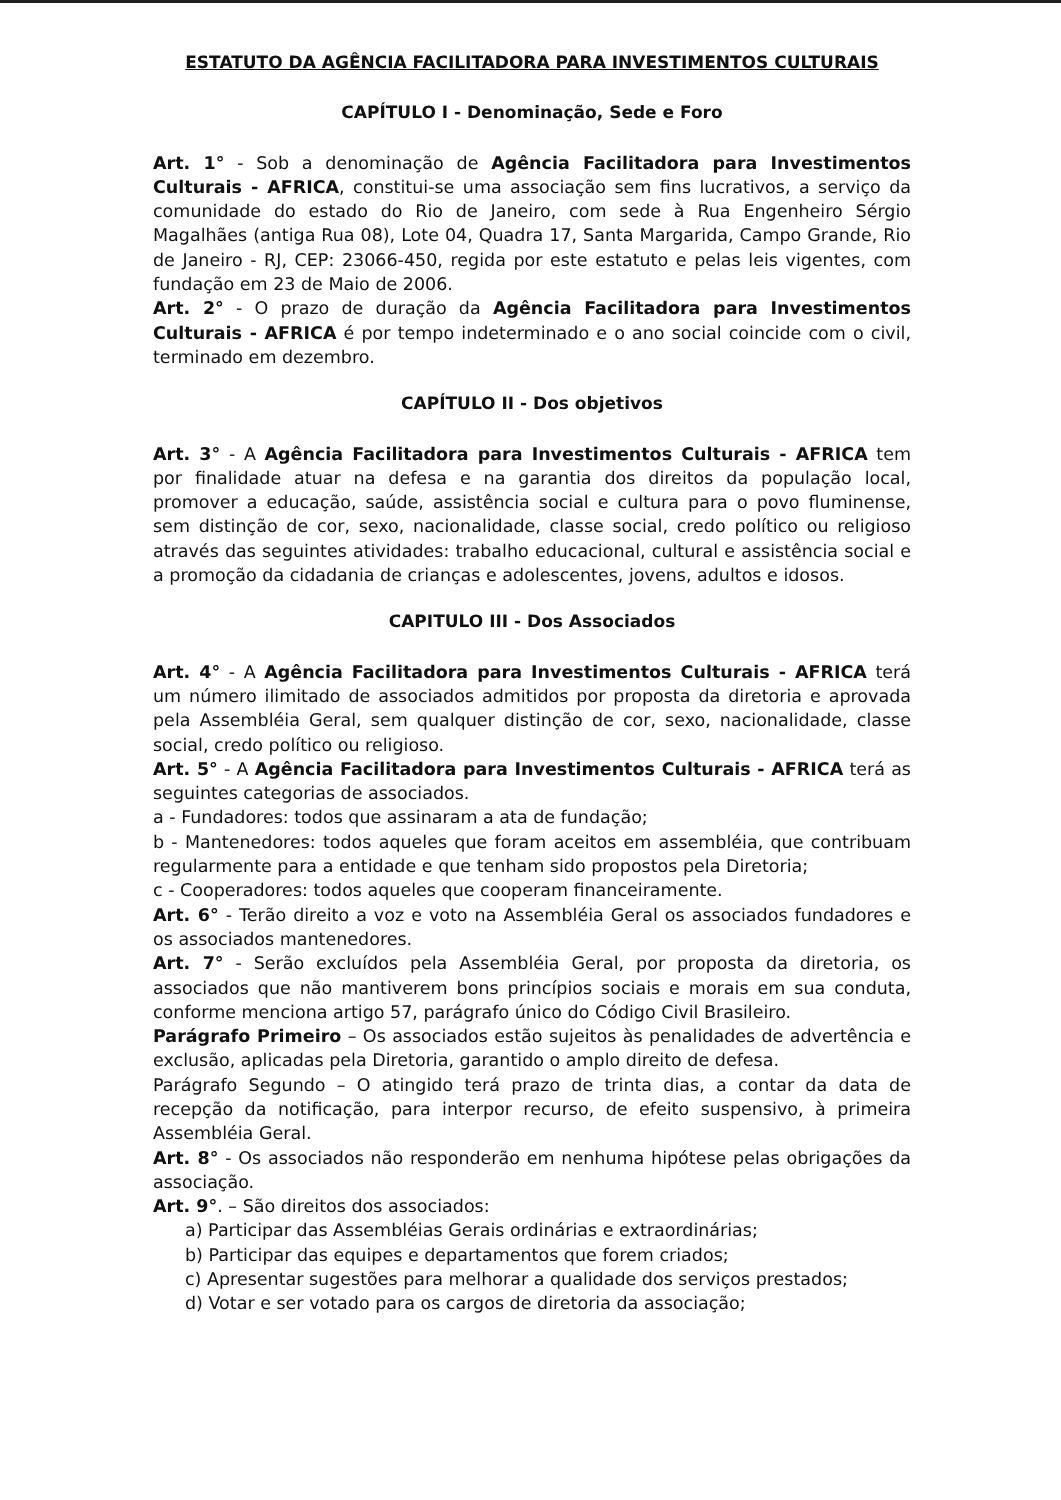ESTATUTO DA AGÊNCIA FACILITADORA PARA INVESTIMENTOS CULTURAIS
CAPÍTULO I - Denominação, Sede e Foro
Art. 1° - Sob a denominação de Agência Facilitadora para Investimentos Culturais - AFRICA, constitui-se uma associação sem fins lucrativos, a serviço da comunidade do estado do Rio de Janeiro, com sede à Rua Engenheiro Sérgio Magalhães (antiga Rua 08), Lote 04, Quadra 17, Santa Margarida, Campo Grande, Rio de Janeiro - RJ, CEP: 23066-450, regida por este estatuto e pelas leis vigentes, com fundação em 23 de Maio de 2006.
Art. 2° - O prazo de duração da Agência Facilitadora para Investimentos Culturais - AFRICA é por tempo indeterminado e o ano social coincide com o civil, terminado em dezembro.
CAPÍTULO II - Dos objetivos
Art. 3° - A Agência Facilitadora para Investimentos Culturais - AFRICA tem por finalidade atuar na defesa e na garantia dos direitos da população local, promover a educação, saúde, assistência social e cultura para o povo fluminense, sem distinção de cor, sexo, nacionalidade, classe social, credo político ou religioso através das seguintes atividades: trabalho educacional, cultural e assistência social e a promoção da cidadania de crianças e adolescentes, jovens, adultos e idosos.
CAPITULO III - Dos Associados
Art. 4° - A Agência Facilitadora para Investimentos Culturais - AFRICA terá um número ilimitado de associados admitidos por proposta da diretoria e aprovada pela Assembléia Geral, sem qualquer distinção de cor, sexo, nacionalidade, classe social, credo político ou religioso.
Art. 5° - A Agência Facilitadora para Investimentos Culturais - AFRICA terá as seguintes categorias de associados.
a - Fundadores: todos que assinaram a ata de fundação;
b - Mantenedores: todos aqueles que foram aceitos em assembléia, que contribuam regularmente para a entidade e que tenham sido propostos pela Diretoria;
c - Cooperadores: todos aqueles que cooperam financeiramente.
Art. 6° - Terão direito a voz e voto na Assembléia Geral os associados fundadores e os associados mantenedores.
Art. 7° - Serão excluídos pela Assembléia Geral, por proposta da diretoria, os associados que não mantiverem bons princípios sociais e morais em sua conduta, conforme menciona artigo 57, parágrafo único do Código Civil Brasileiro.
Parágrafo Primeiro – Os associados estão sujeitos às penalidades de advertência e exclusão, aplicadas pela Diretoria, garantido o amplo direito de defesa.
Parágrafo Segundo – O atingido terá prazo de trinta dias, a contar da data de recepção da notificação, para interpor recurso, de efeito suspensivo, à primeira Assembléia Geral.
Art. 8° - Os associados não responderão em nenhuma hipótese pelas obrigações da associação.
Art. 9°. – São direitos dos associados:
a) Participar das Assembléias Gerais ordinárias e extraordinárias;
b) Participar das equipes e departamentos que forem criados;
c) Apresentar sugestões para melhorar a qualidade dos serviços prestados;
d) Votar e ser votado para os cargos de diretoria da associação;